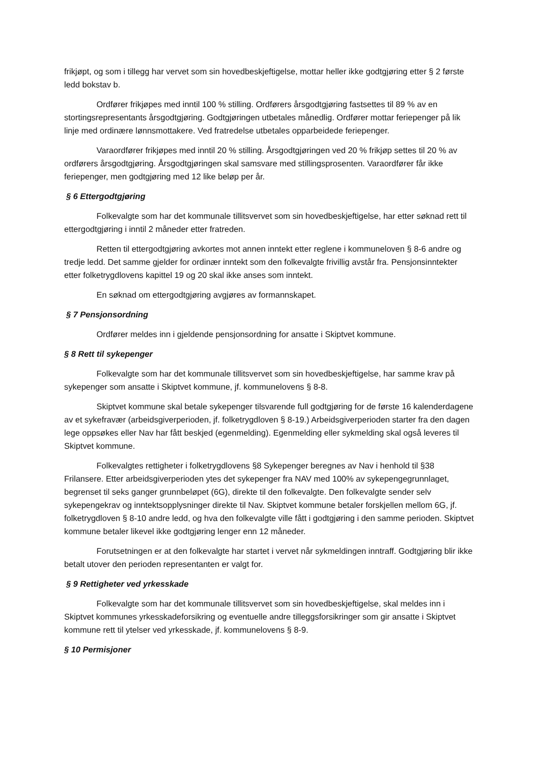frikjøpt, og som i tillegg har vervet som sin hovedbeskjeftigelse, mottar heller ikke godtgjøring etter § 2 første ledd bokstav b.
Ordfører frikjøpes med inntil 100 % stilling. Ordførers årsgodtgjøring fastsettes til 89 % av en stortingsrepresentants årsgodtgjøring. Godtgjøringen utbetales månedlig. Ordfører mottar feriepenger på lik linje med ordinære lønnsmottakere. Ved fratredelse utbetales opparbeidede feriepenger.
Varaordfører frikjøpes med inntil 20 % stilling. Årsgodtgjøringen ved 20 % frikjøp settes til 20 % av ordførers årsgodtgjøring. Årsgodtgjøringen skal samsvare med stillingsprosenten. Varaordfører får ikke feriepenger, men godtgjøring med 12 like beløp per år.
§ 6 Ettergodtgjøring
Folkevalgte som har det kommunale tillitsvervet som sin hovedbeskjeftigelse, har etter søknad rett til ettergodtgjøring i inntil 2 måneder etter fratreden.
Retten til ettergodtgjøring avkortes mot annen inntekt etter reglene i kommuneloven § 8-6 andre og tredje ledd. Det samme gjelder for ordinær inntekt som den folkevalgte frivillig avstår fra. Pensjonsinntekter etter folketrygdlovens kapittel 19 og 20 skal ikke anses som inntekt.
En søknad om ettergodtgjøring avgjøres av formannskapet.
§ 7 Pensjonsordning
Ordfører meldes inn i gjeldende pensjonsordning for ansatte i Skiptvet kommune.
§ 8 Rett til sykepenger
Folkevalgte som har det kommunale tillitsvervet som sin hovedbeskjeftigelse, har samme krav på sykepenger som ansatte i Skiptvet kommune, jf. kommunelovens § 8-8.
Skiptvet kommune skal betale sykepenger tilsvarende full godtgjøring for de første 16 kalenderdagene av et sykefravær (arbeidsgiverperioden, jf. folketrygdloven § 8-19.) Arbeidsgiverperioden starter fra den dagen lege oppsøkes eller Nav har fått beskjed (egenmelding). Egenmelding eller sykmelding skal også leveres til Skiptvet kommune.
Folkevalgtes rettigheter i folketrygdlovens §8 Sykepenger beregnes av Nav i henhold til §38 Frilansere. Etter arbeidsgiverperioden ytes det sykepenger fra NAV med 100% av sykepengegrunnlaget, begrenset til seks ganger grunnbeløpet (6G), direkte til den folkevalgte. Den folkevalgte sender selv sykepengekrav og inntektsopplysninger direkte til Nav. Skiptvet kommune betaler forskjellen mellom 6G, jf. folketrygdloven § 8-10 andre ledd, og hva den folkevalgte ville fått i godtgjøring i den samme perioden. Skiptvet kommune betaler likevel ikke godtgjøring lenger enn 12 måneder.
Forutsetningen er at den folkevalgte har startet i vervet når sykmeldingen inntraff. Godtgjøring blir ikke betalt utover den perioden representanten er valgt for.
§ 9 Rettigheter ved yrkesskade
Folkevalgte som har det kommunale tillitsvervet som sin hovedbeskjeftigelse, skal meldes inn i Skiptvet kommunes yrkesskadeforsikring og eventuelle andre tilleggsforsikringer som gir ansatte i Skiptvet kommune rett til ytelser ved yrkesskade, jf. kommunelovens § 8-9.
§ 10 Permisjoner